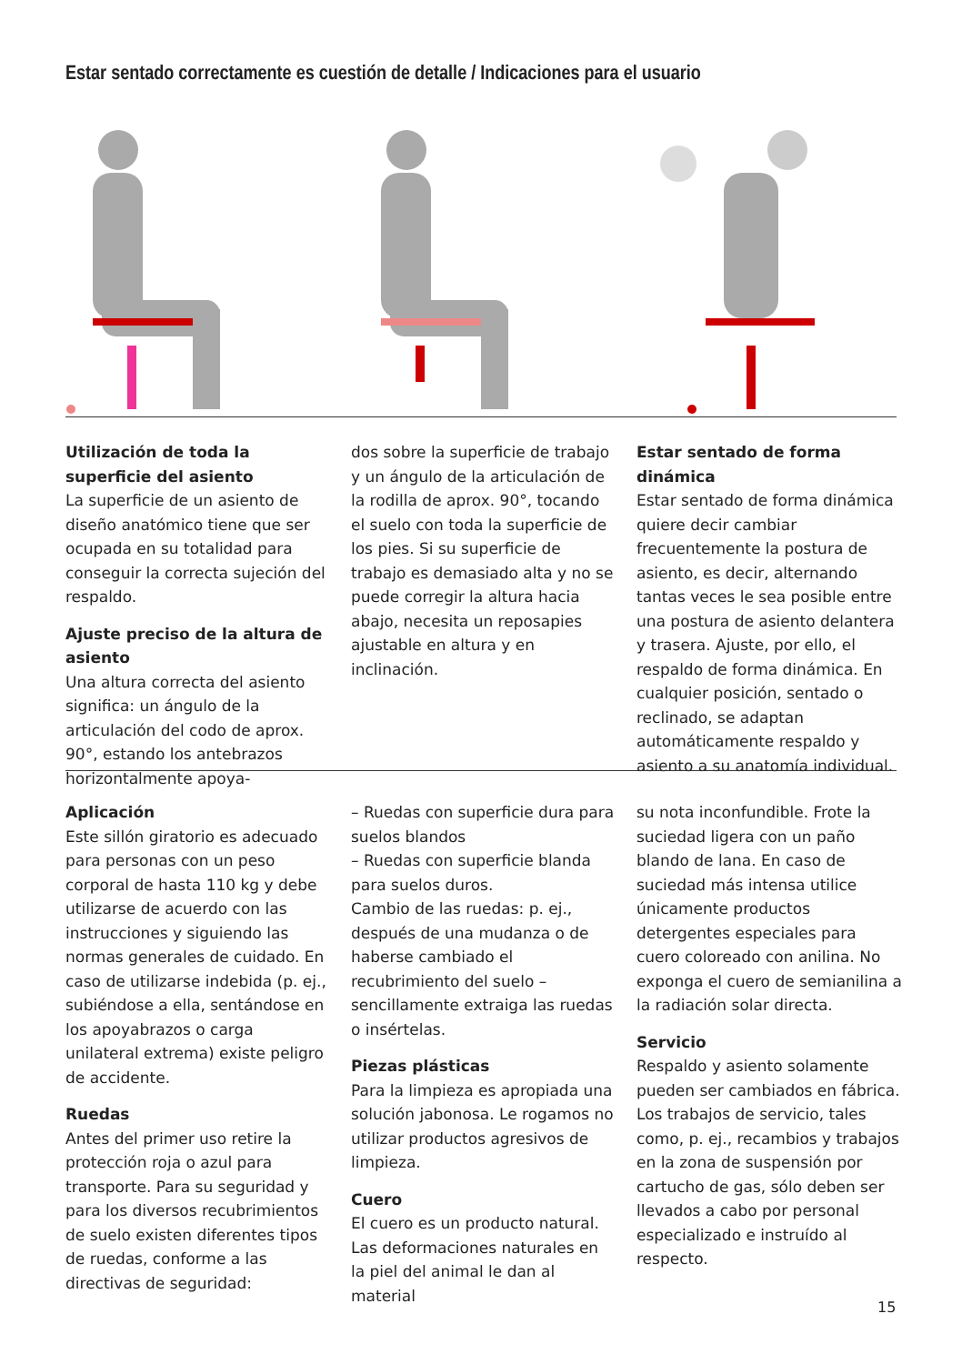Estar sentado correctamente es cuestión de detalle / Indicaciones para el usuario
Utilización de toda la superficie del asiento
La superficie de un asiento de diseño anatómico tiene que ser ocupada en su totalidad para conseguir la correcta sujeción del respaldo.
Ajuste preciso de la altura de asiento
Una altura correcta del asiento significa: un ángulo de la articulación del codo de aprox. 90°, estando los antebrazos horizontalmente apoya-
dos sobre la superficie de trabajo y un ángulo de la articulación de la rodilla de aprox. 90°, tocando el suelo con toda la superficie de los pies. Si su superficie de trabajo es demasiado alta y no se puede corregir la altura hacia abajo, necesita un reposapies ajustable en altura y en inclinación.
Estar sentado de forma dinámica
Estar sentado de forma dinámica quiere decir cambiar frecuentemente la postura de asiento, es decir, alternando tantas veces le sea posible entre una postura de asiento delantera y trasera. Ajuste, por ello, el respaldo de forma dinámica. En cualquier posición, sentado o reclinado, se adaptan automáticamente respaldo y asiento a su anatomía individual.
Aplicación
Este sillón giratorio es adecuado para personas con un peso corporal de hasta 110 kg y debe utilizarse de acuerdo con las instrucciones y siguiendo las normas generales de cuidado. En caso de utilizarse indebida (p. ej., subiéndose a ella, sentándose en los apoyabrazos o carga unilateral extrema) existe peligro de accidente.
Ruedas
Antes del primer uso retire la protección roja o azul para transporte. Para su seguridad y para los diversos recubrimientos de suelo existen diferentes tipos de ruedas, conforme a las directivas de seguridad:
– Ruedas con superficie dura para suelos blandos
– Ruedas con superficie blanda para suelos duros.
Cambio de las ruedas: p. ej., después de una mudanza o de haberse cambiado el recubrimiento del suelo – sencillamente extraiga las ruedas o insértelas.
Piezas plásticas
Para la limpieza es apropiada una solución jabonosa. Le rogamos no utilizar productos agresivos de limpieza.
Cuero
El cuero es un producto natural. Las deformaciones naturales en la piel del animal le dan al material
su nota inconfundible. Frote la suciedad ligera con un paño blando de lana. En caso de suciedad más intensa utilice únicamente productos detergentes especiales para cuero coloreado con anilina. No exponga el cuero de semianilina a la radiación solar directa.
Servicio
Respaldo y asiento solamente pueden ser cambiados en fábrica. Los trabajos de servicio, tales como, p. ej., recambios y trabajos en la zona de suspensión por cartucho de gas, sólo deben ser llevados a cabo por personal especializado e instruído al respecto.
15